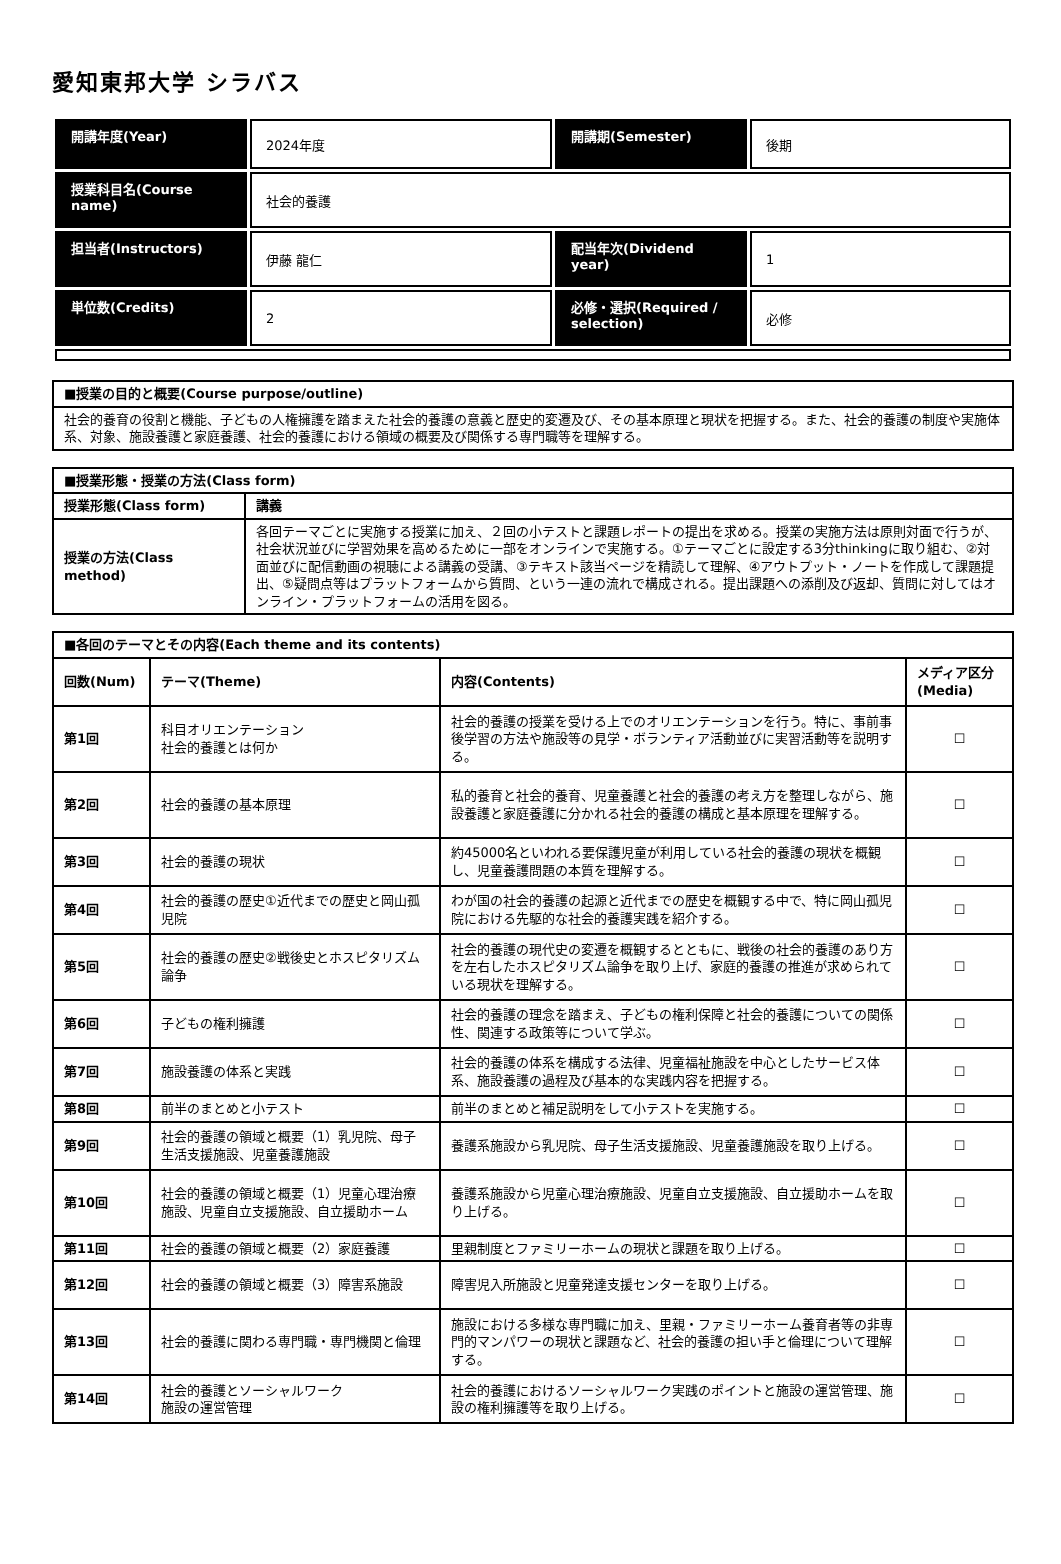愛知東邦大学 シラバス
| 開講年度(Year) | 2024年度 | 開講期(Semester) | 後期 |
| 授業科目名(Course name) | 社会的養護 | | |
| 担当者(Instructors) | 伊藤 龍仁 | 配当年次(Dividend year) | 1 |
| 単位数(Credits) | 2 | 必修・選択(Required / selection) | 必修 |
| ■授業の目的と概要(Course purpose/outline) |
| --- |
| 社会的養育の役割と機能、子どもの人権擁護を踏まえた社会的養護の意義と歴史的変遷及び、その基本原理と現状を把握する。また、社会的養護の制度や実施体系、対象、施設養護と家庭養護、社会的養護における領域の概要及び関係する専門職等を理解する。 |
| ■授業形態・授業の方法(Class form) | |
| --- | --- |
| 授業形態(Class form) | 講義 |
| 授業の方法(Class method) | 各回テーマごとに実施する授業に加え、２回の小テストと課題レポートの提出を求める。授業の実施方法は原則対面で行うが、社会状況並びに学習効果を高めるために一部をオンラインで実施する。①テーマごとに設定する3分thinkingに取り組む、②対面並びに配信動画の視聴による講義の受講、③テキスト該当ページを精読して理解、④アウトプット・ノートを作成して課題提出、⑤疑問点等はプラットフォームから質問、という一連の流れで構成される。提出課題への添削及び返却、質問に対してはオンライン・プラットフォームの活用を図る。 |
| ■各回のテーマとその内容(Each theme and its contents) | | | |
| --- | --- | --- | --- |
| 回数(Num) | テーマ(Theme) | 内容(Contents) | メディア区分(Media) |
| 第1回 | 科目オリエンテーション 社会的養護とは何か | 社会的養護の授業を受ける上でのオリエンテーションを行う。特に、事前事後学習の方法や施設等の見学・ボランティア活動並びに実習活動等を説明する。 | ☐ |
| 第2回 | 社会的養護の基本原理 | 私的養育と社会的養育、児童養護と社会的養護の考え方を整理しながら、施設養護と家庭養護に分かれる社会的養護の構成と基本原理を理解する。 | ☐ |
| 第3回 | 社会的養護の現状 | 約45000名といわれる要保護児童が利用している社会的養護の現状を概観し、児童養護問題の本質を理解する。 | ☐ |
| 第4回 | 社会的養護の歴史①近代までの歴史と岡山孤児院 | わが国の社会的養護の起源と近代までの歴史を概観する中で、特に岡山孤児院における先駆的な社会的養護実践を紹介する。 | ☐ |
| 第5回 | 社会的養護の歴史②戦後史とホスピタリズム論争 | 社会的養護の現代史の変遷を概観するとともに、戦後の社会的養護のあり方を左右したホスピタリズム論争を取り上げ、家庭的養護の推進が求められている現状を理解する。 | ☐ |
| 第6回 | 子どもの権利擁護 | 社会的養護の理念を踏まえ、子どもの権利保障と社会的養護についての関係性、関連する政策等について学ぶ。 | ☐ |
| 第7回 | 施設養護の体系と実践 | 社会的養護の体系を構成する法律、児童福祉施設を中心としたサービス体系、施設養護の過程及び基本的な実践内容を把握する。 | ☐ |
| 第8回 | 前半のまとめと小テスト | 前半のまとめと補足説明をして小テストを実施する。 | ☐ |
| 第9回 | 社会的養護の領域と概要（1）乳児院、母子生活支援施設、児童養護施設 | 養護系施設から乳児院、母子生活支援施設、児童養護施設を取り上げる。 | ☐ |
| 第10回 | 社会的養護の領域と概要（1）児童心理治療施設、児童自立支援施設、自立援助ホーム | 養護系施設から児童心理治療施設、児童自立支援施設、自立援助ホームを取り上げる。 | ☐ |
| 第11回 | 社会的養護の領域と概要（2）家庭養護 | 里親制度とファミリーホームの現状と課題を取り上げる。 | ☐ |
| 第12回 | 社会的養護の領域と概要（3）障害系施設 | 障害児入所施設と児童発達支援センターを取り上げる。 | ☐ |
| 第13回 | 社会的養護に関わる専門職・専門機関と倫理 | 施設における多様な専門職に加え、里親・ファミリーホーム養育者等の非専門的マンパワーの現状と課題など、社会的養護の担い手と倫理について理解する。 | ☐ |
| 第14回 | 社会的養護とソーシャルワーク 施設の運営管理 | 社会的養護におけるソーシャルワーク実践のポイントと施設の運営管理、施設の権利擁護等を取り上げる。 | ☐ |